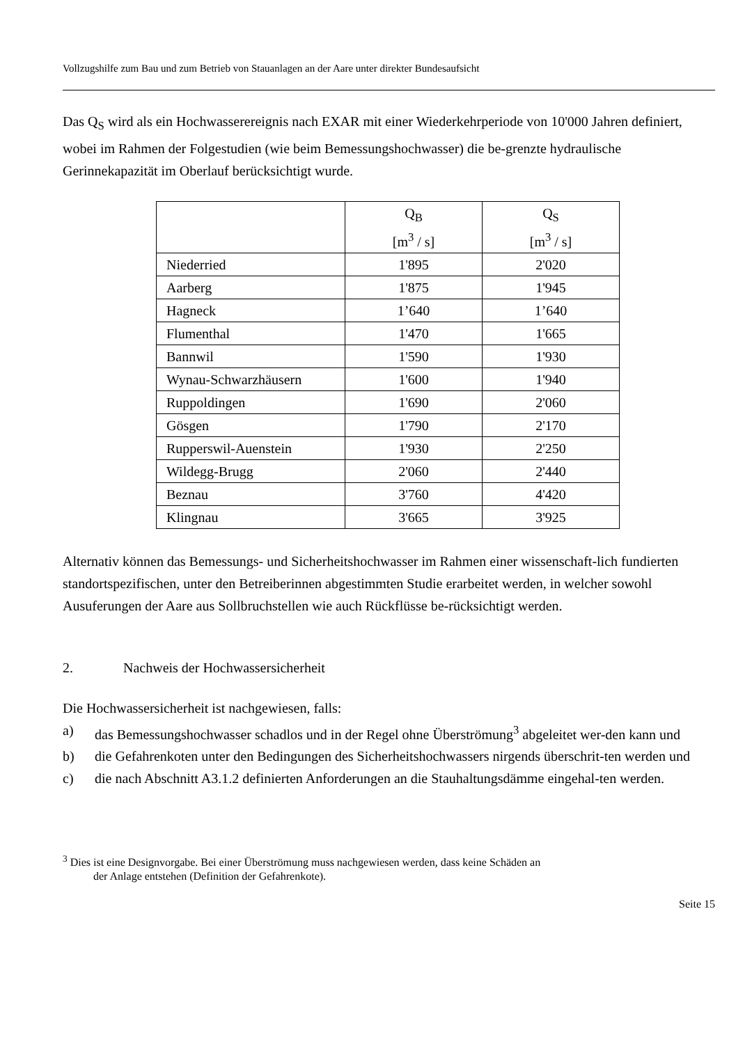Vollzugshilfe zum Bau und zum Betrieb von Stauanlagen an der Aare unter direkter Bundesaufsicht
Das Q<sub>S</sub> wird als ein Hochwasserereignis nach EXAR mit einer Wiederkehrperiode von 10'000 Jahren definiert, wobei im Rahmen der Folgestudien (wie beim Bemessungshochwasser) die be-grenzte hydraulische Gerinnekapazität im Oberlauf berücksichtigt wurde.
| | Q<sub>B</sub> [m<sup>3</sup> / s] | Q<sub>S</sub> [m<sup>3</sup> / s] |
| --- | --- | --- |
| Niederried | 1'895 | 2'020 |
| Aarberg | 1'875 | 1'945 |
| Hagneck | 1’640 | 1’640 |
| Flumenthal | 1'470 | 1'665 |
| Bannwil | 1'590 | 1'930 |
| Wynau-Schwarzhäusern | 1'600 | 1'940 |
| Ruppoldingen | 1'690 | 2'060 |
| Gösgen | 1'790 | 2'170 |
| Rupperswil-Auenstein | 1'930 | 2'250 |
| Wildegg-Brugg | 2'060 | 2'440 |
| Beznau | 3'760 | 4'420 |
| Klingnau | 3'665 | 3'925 |
Alternativ können das Bemessungs- und Sicherheitshochwasser im Rahmen einer wissenschaft-lich fundierten standortspezifischen, unter den Betreiberinnen abgestimmten Studie erarbeitet werden, in welcher sowohl Ausuferungen der Aare aus Sollbruchstellen wie auch Rückflüsse be-rücksichtigt werden.
2. Nachweis der Hochwassersicherheit
Die Hochwassersicherheit ist nachgewiesen, falls:
a) das Bemessungshochwasser schadlos und in der Regel ohne Überströmung<sup>3</sup> abgeleitet wer-den kann und
b) die Gefahrenkoten unter den Bedingungen des Sicherheitshochwassers nirgends überschrit-ten werden und
c) die nach Abschnitt A3.1.2 definierten Anforderungen an die Stauhaltungsdämme eingehal-ten werden.
<sup>3</sup> Dies ist eine Designvorgabe. Bei einer Überströmung muss nachgewiesen werden, dass keine Schäden an
der Anlage entstehen (Definition der Gefahrenkote).
Seite 15